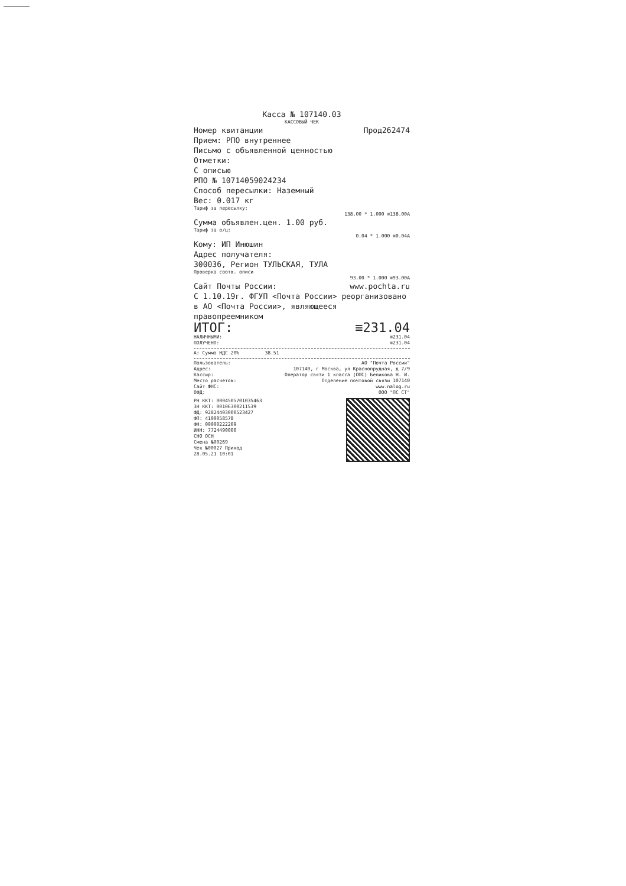Касса № 107140.03
КАССОВЫЙ ЧЕК
Номер квитанции Прод262474
Прием: РПО внутреннее
Письмо с объявленной ценностью
Отметки:
С описью
РПО № 10714059024234
Способ пересылки: Наземный
Вес: 0.017 кг
Тариф за пересылку:
138.00 * 1.000 ≡138.00А
Сумма объявлен.цен. 1.00 руб.
Тариф за о/ц:
0.04 * 1.000 ≡0.04А
Кому: ИП Инюшин
Адрес получателя:
300036, Регион ТУЛЬСКАЯ, ТУЛА
Проверка соотв. описи
93.00 * 1.000 ≡93.00А
Сайт Почты России: www.pochta.ru
С 1.10.19г. ФГУП <Почта России> реорганизовано в АО <Почта России>, являющееся правопреемником
ИТОГ: ≡231.04
НАЛИЧНЫМИ: ≡231.04
ПОЛУЧЕНО: ≡231.04
А: Сумма НДС 20% 38.51
Пользователь: АО "Почта России"
Адрес: 107140, г Москва, ул Краснопрудная, д 7/9
Кассир: Оператор связи 1 класса (ОПС) Беликова Н. И.
Место расчетов: Отделение почтовой связи 107140
Сайт ФНС: www.nalog.ru
ОФД: ООО "ПС СТ"
РН ККТ: 0004505701035463
ЗН ККТ: 00106300211539
ФД: 92824403000523427
ФП: 4100058578
ФН: 00000222209
ИНН: 7724490000
СНО ОСН
Смена №00269
Чек №00027 Приход
28.05.21 10:01